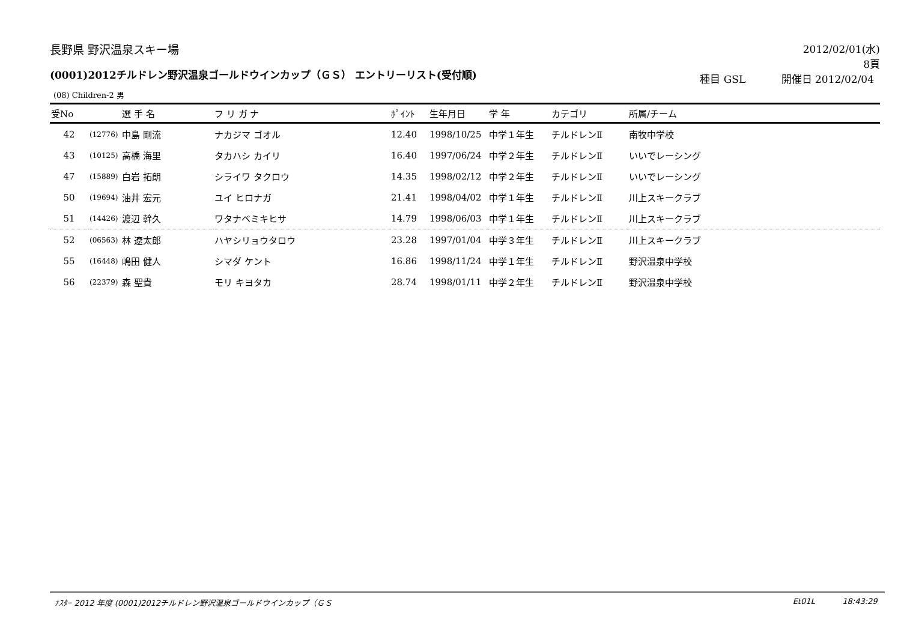長野県 野沢温泉スキー場
2012/02/01(水)
8頁
(0001)2012チルドレン野沢温泉ゴールドウインカップ（ＧＳ） エントリーリスト(受付順)
種目 GSL 開催日 2012/02/04
(08) Children-2 男
| 受No | | 選 手 名 | フ リ ガ ナ | ﾎﾟｲﾝﾄ | 生年月日 | 学 年 | カテゴリ | 所属/チーム |
| --- | --- | --- | --- | --- | --- | --- | --- | --- |
| 42 | (12776) | 中島 剛流 | ナカジマ ゴオル | 12.40 | 1998/10/25 | 中学１年生 | チルドレンⅡ | 南牧中学校 |
| 43 | (10125) | 高橋 海里 | タカハシ カイリ | 16.40 | 1997/06/24 | 中学２年生 | チルドレンⅡ | いいでレーシング |
| 47 | (15889) | 白岩 拓朗 | シライワ タクロウ | 14.35 | 1998/02/12 | 中学２年生 | チルドレンⅡ | いいでレーシング |
| 50 | (19694) | 油井 宏元 | ユイ ヒロナガ | 21.41 | 1998/04/02 | 中学１年生 | チルドレンⅡ | 川上スキークラブ |
| 51 | (14426) | 渡辺 幹久 | ワタナベミキヒサ | 14.79 | 1998/06/03 | 中学１年生 | チルドレンⅡ | 川上スキークラブ |
| 52 | (06563) | 林 遼太郎 | ハヤシリョウタロウ | 23.28 | 1997/01/04 | 中学３年生 | チルドレンⅡ | 川上スキークラブ |
| 55 | (16448) | 嶋田 健人 | シマダ ケント | 16.86 | 1998/11/24 | 中学１年生 | チルドレンⅡ | 野沢温泉中学校 |
| 56 | (22379) | 森 聖貴 | モリ キヨタカ | 28.74 | 1998/01/11 | 中学２年生 | チルドレンⅡ | 野沢温泉中学校 |
ﾅｽﾀｰ 2012 年度 (0001)2012チルドレン野沢温泉ゴールドウインカップ（ＧＳ Et01L 18:43:29